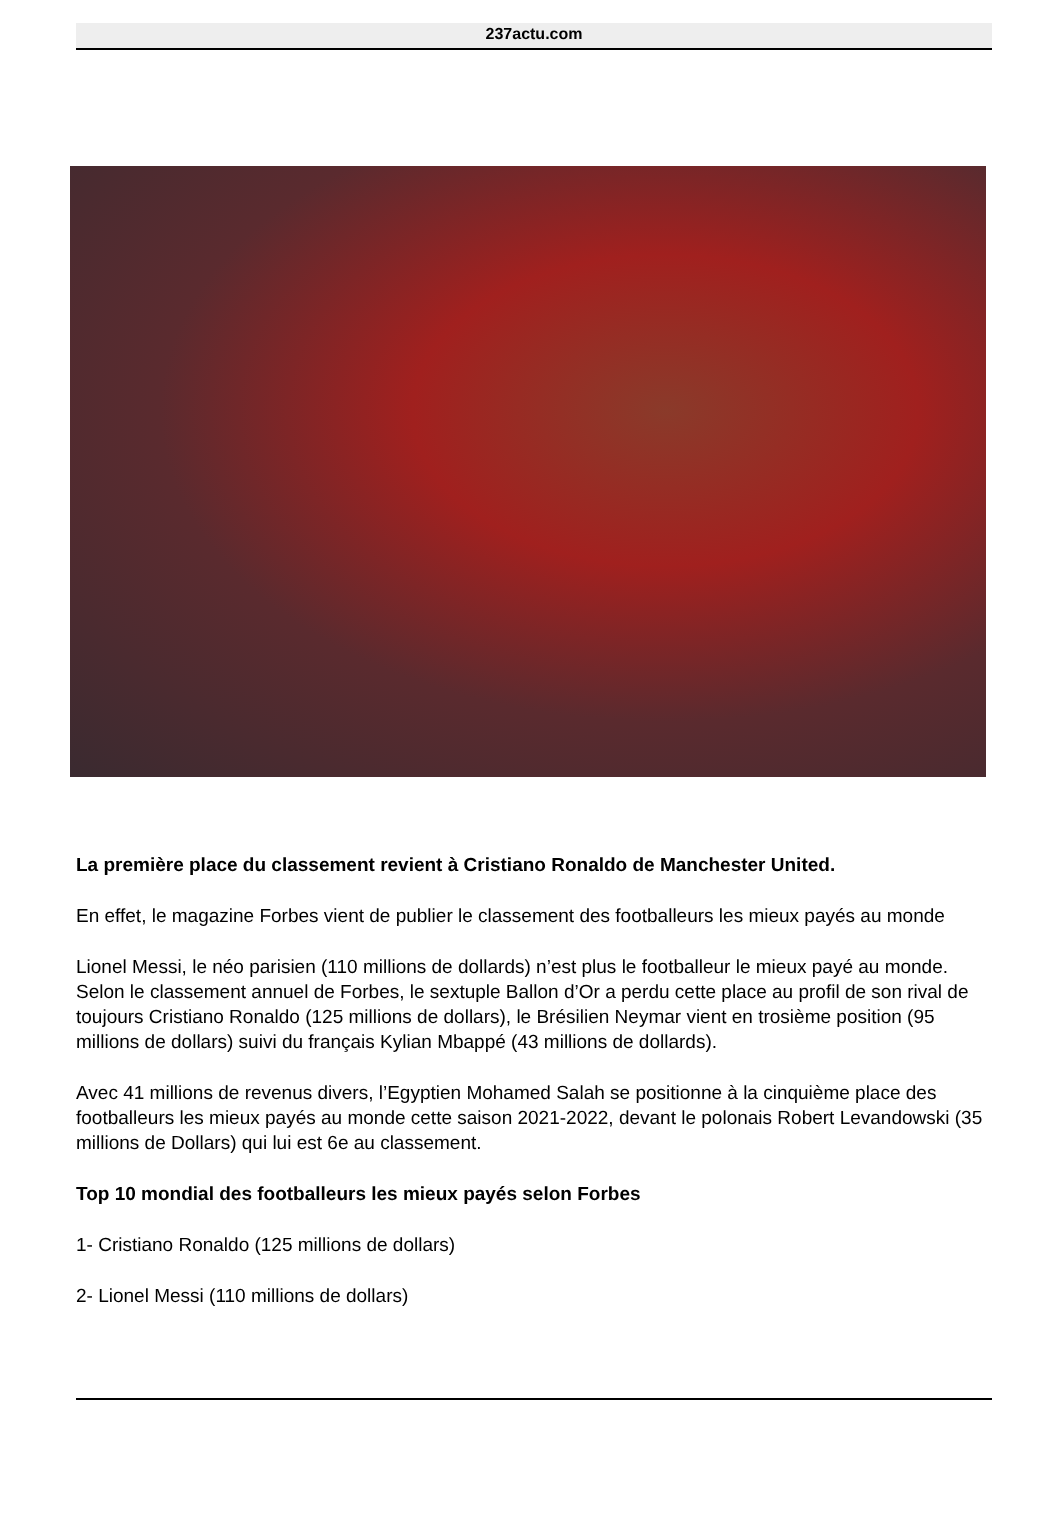237actu.com
La première place du classement revient à Cristiano Ronaldo de Manchester United.
En effet, le magazine Forbes vient de publier le classement des footballeurs les mieux payés au monde
Lionel Messi, le néo parisien (110 millions de dollards) n’est plus le footballeur le mieux payé au monde. Selon le classement annuel de Forbes, le sextuple Ballon d’Or a perdu cette place au profil de son rival de toujours Cristiano Ronaldo (125 millions de dollars), le Brésilien Neymar vient en trosième position (95 millions de dollars) suivi du français Kylian Mbappé (43 millions de dollards).
Avec 41 millions de revenus divers, l’Egyptien Mohamed Salah se positionne à la cinquième place des footballeurs les mieux payés au monde cette saison 2021-2022, devant le polonais Robert Levandowski (35 millions de Dollars) qui lui est 6e au classement.
Top 10 mondial des footballeurs les mieux payés selon Forbes
1- Cristiano Ronaldo (125 millions de dollars)
2- Lionel Messi (110 millions de dollars)